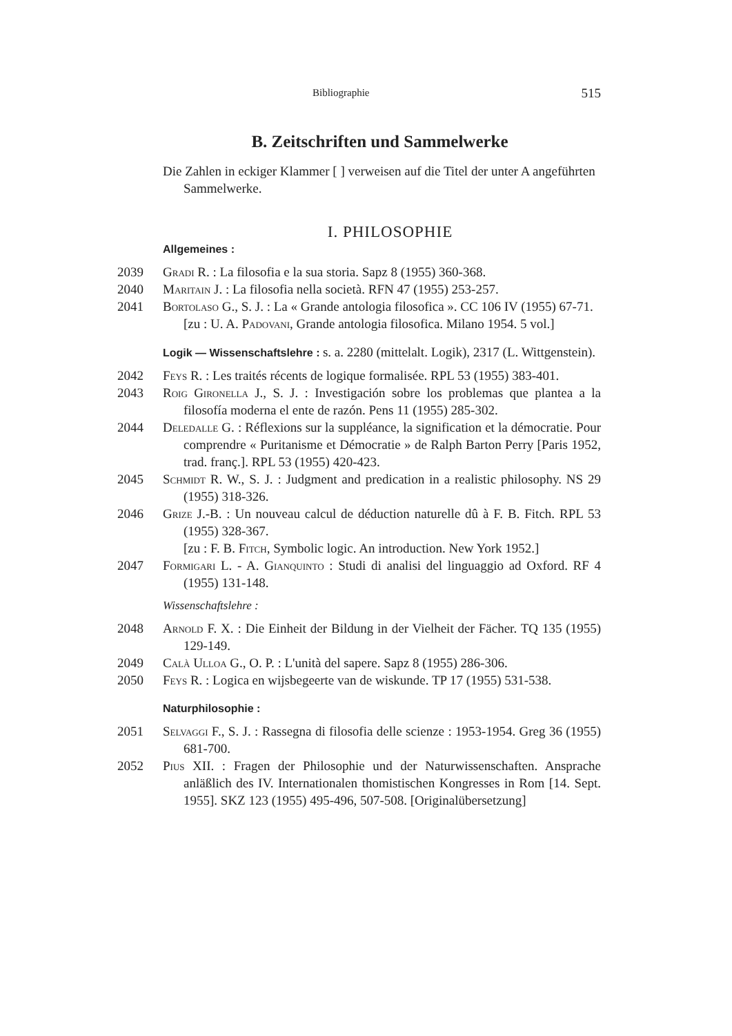Bibliographie 515
B. Zeitschriften und Sammelwerke
Die Zahlen in eckiger Klammer [ ] verweisen auf die Titel der unter A angeführten Sammelwerke.
I. PHILOSOPHIE
Allgemeines :
2039 Gradi R. : La filosofia e la sua storia. Sapz 8 (1955) 360-368.
2040 Maritain J. : La filosofia nella società. RFN 47 (1955) 253-257.
2041 Bortolaso G., S. J. : La « Grande antologia filosofica ». CC 106 IV (1955) 67-71.
[zu : U. A. Padovani, Grande antologia filosofica. Milano 1954. 5 vol.]
Logik — Wissenschaftslehre : s. a. 2280 (mittelalt. Logik), 2317 (L. Wittgenstein).
2042 Feys R. : Les traités récents de logique formalisée. RPL 53 (1955) 383-401.
2043 Roig Gironella J., S. J. : Investigación sobre los problemas que plantea a la filosofía moderna el ente de razón. Pens 11 (1955) 285-302.
2044 Deledalle G. : Réflexions sur la suppléance, la signification et la démocratie. Pour comprendre « Puritanisme et Démocratie » de Ralph Barton Perry [Paris 1952, trad. franç.]. RPL 53 (1955) 420-423.
2045 Schmidt R. W., S. J. : Judgment and predication in a realistic philosophy. NS 29 (1955) 318-326.
2046 Grize J.-B. : Un nouveau calcul de déduction naturelle dû à F. B. Fitch. RPL 53 (1955) 328-367.
[zu : F. B. Fitch, Symbolic logic. An introduction. New York 1952.]
2047 Formigari L. - A. Gianquinto : Studi di analisi del linguaggio ad Oxford. RF 4 (1955) 131-148.
Wissenschaftslehre :
2048 Arnold F. X. : Die Einheit der Bildung in der Vielheit der Fächer. TQ 135 (1955) 129-149.
2049 Calà Ulloa G., O. P. : L'unità del sapere. Sapz 8 (1955) 286-306.
2050 Feys R. : Logica en wijsbegeerte van de wiskunde. TP 17 (1955) 531-538.
Naturphilosophie :
2051 Selvaggi F., S. J. : Rassegna di filosofia delle scienze : 1953-1954. Greg 36 (1955) 681-700.
2052 Pius XII. : Fragen der Philosophie und der Naturwissenschaften. Ansprache anläßlich des IV. Internationalen thomistischen Kongresses in Rom [14. Sept. 1955]. SKZ 123 (1955) 495-496, 507-508. [Originalübersetzung]